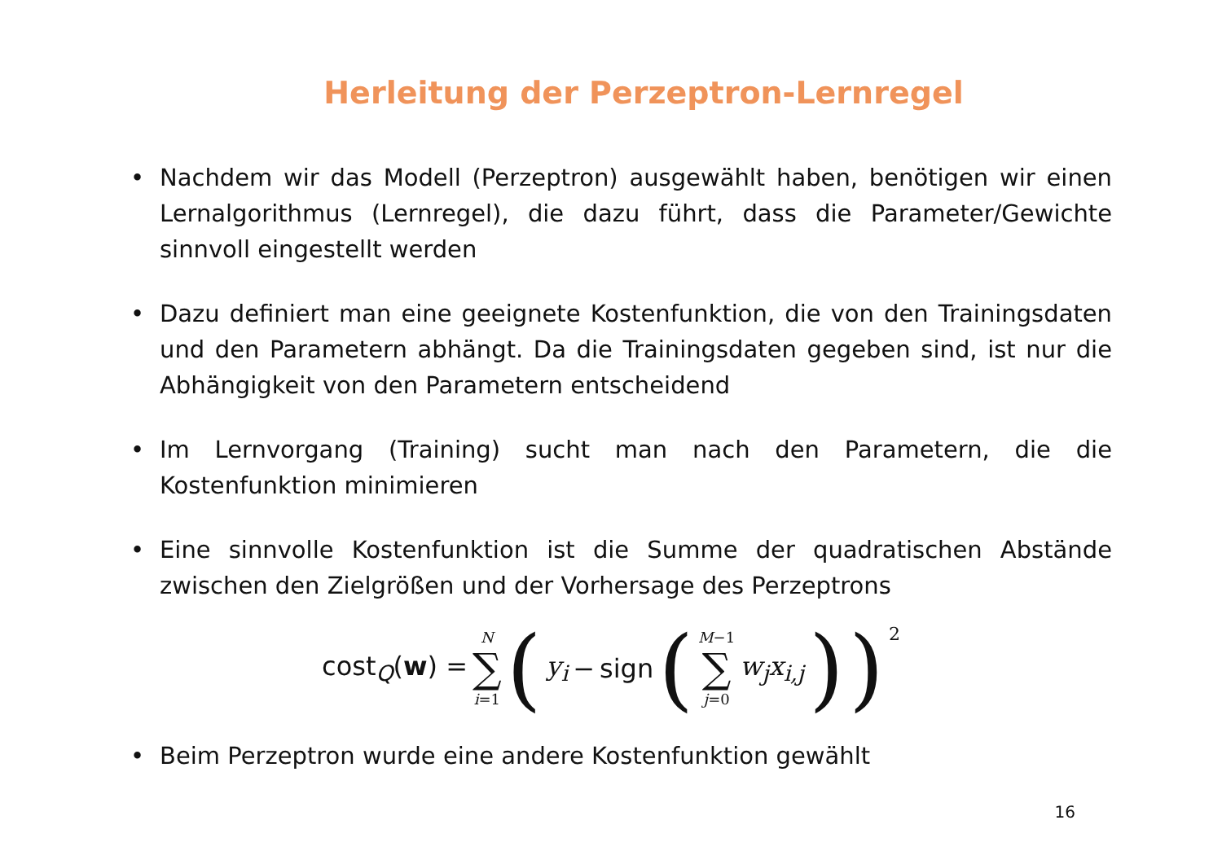Herleitung der Perzeptron-Lernregel
• Nachdem wir das Modell (Perzeptron) ausgewählt haben, benötigen wir einen Lernalgorithmus (Lernregel), die dazu führt, dass die Parameter/Gewichte sinnvoll eingestellt werden
• Dazu definiert man eine geeignete Kostenfunktion, die von den Trainingsdaten und den Parametern abhängt. Da die Trainingsdaten gegeben sind, ist nur die Abhängigkeit von den Parametern entscheidend
• Im Lernvorgang (Training) sucht man nach den Parametern, die die Kostenfunktion minimieren
• Eine sinnvolle Kostenfunktion ist die Summe der quadratischen Abstände zwischen den Zielgrößen und der Vorhersage des Perzeptrons
cost<sub>Q</sub>(w) = N ∑ i=1 (y<sub>i</sub> − sign (M−1 ∑ j=0 w<sub>j</sub>x<sub>i,j</sub>))<sup>2</sup>
• Beim Perzeptron wurde eine andere Kostenfunktion gewählt
16